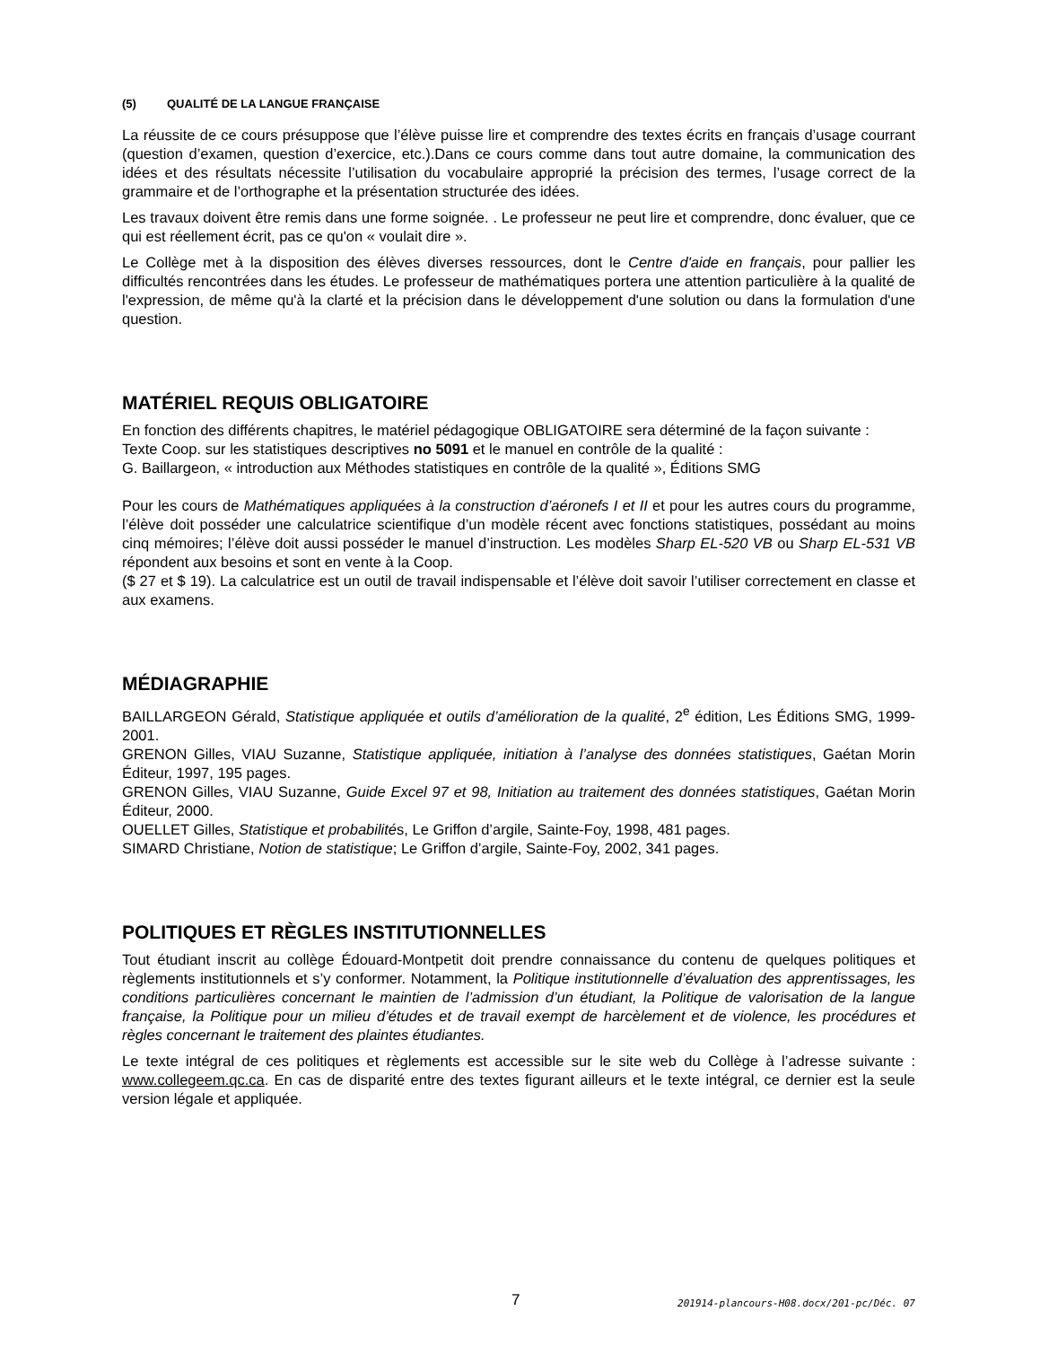(5) QUALITÉ DE LA LANGUE FRANÇAISE
La réussite de ce cours présuppose que l’élève puisse lire et comprendre des textes écrits en français d’usage courrant (question d’examen, question d’exercice, etc.).Dans ce cours comme dans tout autre domaine, la communication des idées et des résultats nécessite l’utilisation du vocabulaire approprié la précision des termes, l’usage correct de la grammaire et de l’orthographe et la présentation structurée des idées.
Les travaux doivent être remis dans une forme soignée. . Le professeur ne peut lire et comprendre, donc évaluer, que ce qui est réellement écrit, pas ce qu'on « voulait dire ».
Le Collège met à la disposition des élèves diverses ressources, dont le Centre d'aide en français, pour pallier les difficultés rencontrées dans les études. Le professeur de mathématiques portera une attention particulière à la qualité de l'expression, de même qu'à la clarté et la précision dans le développement d'une solution ou dans la formulation d'une question.
MATÉRIEL REQUIS OBLIGATOIRE
En fonction des différents chapitres, le matériel pédagogique OBLIGATOIRE sera déterminé de la façon suivante :
Texte Coop. sur les statistiques descriptives no 5091 et le manuel en contrôle de la qualité :
G. Baillargeon, « introduction aux Méthodes statistiques en contrôle de la qualité », Éditions SMG
Pour les cours de Mathématiques appliquées à la construction d’aéronefs I et II et pour les autres cours du programme, l’élève doit posséder une calculatrice scientifique d’un modèle récent avec fonctions statistiques, possédant au moins cinq mémoires; l’élève doit aussi posséder le manuel d’instruction. Les modèles Sharp EL-520 VB ou Sharp EL-531 VB répondent aux besoins et sont en vente à la Coop.
($ 27 et $ 19). La calculatrice est un outil de travail indispensable et l’élève doit savoir l’utiliser correctement en classe et aux examens.
MÉDIAGRAPHIE
BAILLARGEON Gérald, Statistique appliquée et outils d’amélioration de la qualité, 2<sup>e</sup> édition, Les Éditions SMG, 1999-2001.
GRENON Gilles, VIAU Suzanne, Statistique appliquée, initiation à l’analyse des données statistiques, Gaétan Morin Éditeur, 1997, 195 pages.
GRENON Gilles, VIAU Suzanne, Guide Excel 97 et 98, Initiation au traitement des données statistiques, Gaétan Morin Éditeur, 2000.
OUELLET Gilles, Statistique et probabilités, Le Griffon d’argile, Sainte-Foy, 1998, 481 pages.
SIMARD Christiane, Notion de statistique; Le Griffon d’argile, Sainte-Foy, 2002, 341 pages.
POLITIQUES ET RÈGLES INSTITUTIONNELLES
Tout étudiant inscrit au collège Édouard-Montpetit doit prendre connaissance du contenu de quelques politiques et règlements institutionnels et s’y conformer. Notamment, la Politique institutionnelle d’évaluation des apprentissages, les conditions particulières concernant le maintien de l’admission d’un étudiant, la Politique de valorisation de la langue française, la Politique pour un milieu d’études et de travail exempt de harcèlement et de violence, les procédures et règles concernant le traitement des plaintes étudiantes.
Le texte intégral de ces politiques et règlements est accessible sur le site web du Collège à l’adresse suivante : www.collegeem.qc.ca. En cas de disparité entre des textes figurant ailleurs et le texte intégral, ce dernier est la seule version légale et appliquée.
7 201914-plancours-H08.docx/201-pc/Déc. 07